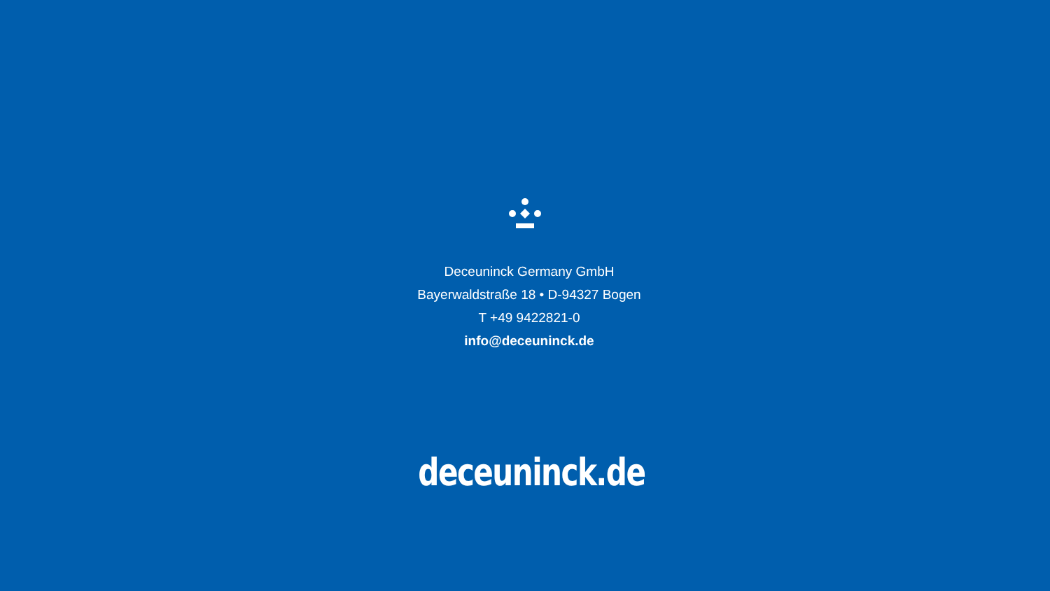Deceuninck Germany GmbH
Bayerwaldstraße 18 • D-94327 Bogen
T +49 9422821-0
info@deceuninck.de
deceuninck.de